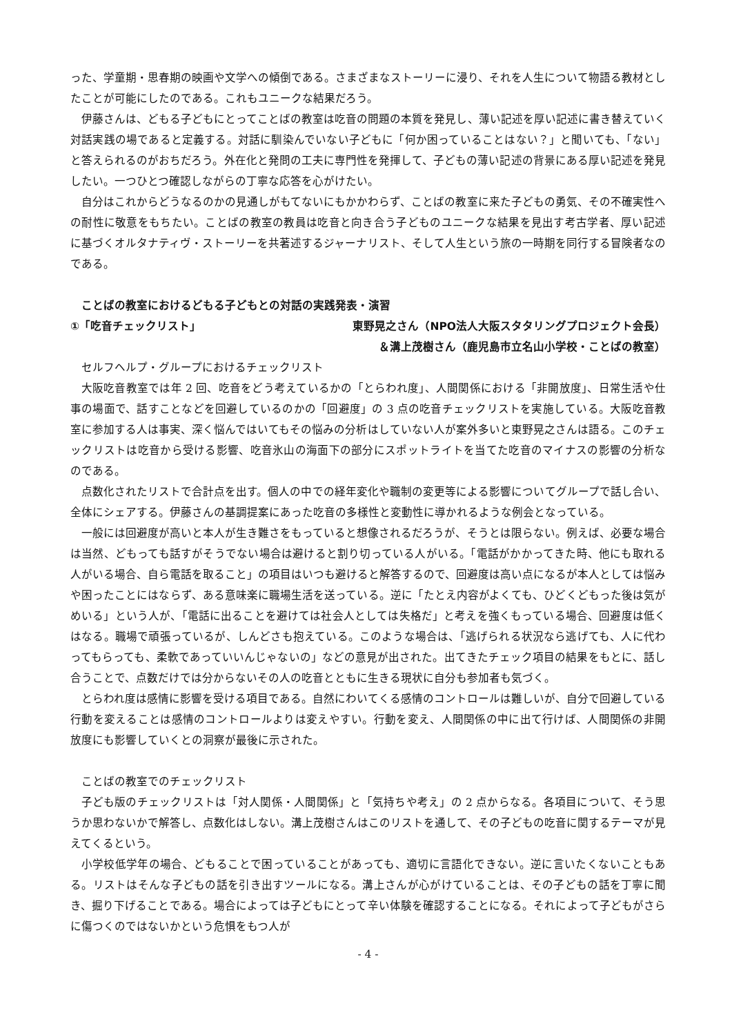った、学童期・思春期の映画や文学への傾倒である。さまざまなストーリーに浸り、それを人生について物語る教材としたことが可能にしたのである。これもユニークな結果だろう。
伊藤さんは、どもる子どもにとってことばの教室は吃音の問題の本質を発見し、薄い記述を厚い記述に書き替えていく対話実践の場であると定義する。対話に馴染んでいない子どもに「何か困っていることはない？」と聞いても、「ない」と答えられるのがおちだろう。外在化と発問の工夫に専門性を発揮して、子どもの薄い記述の背景にある厚い記述を発見したい。一つひとつ確認しながらの丁寧な応答を心がけたい。
自分はこれからどうなるのかの見通しがもてないにもかかわらず、ことばの教室に来た子どもの勇気、その不確実性への耐性に敬意をもちたい。ことばの教室の教員は吃音と向き合う子どものユニークな結果を見出す考古学者、厚い記述に基づくオルタナティヴ・ストーリーを共著述するジャーナリスト、そして人生という旅の一時期を同行する冒険者なのである。
ことばの教室におけるどもる子どもとの対話の実践発表・演習
①「吃音チェックリスト」 東野晃之さん（NPO法人大阪スタタリングプロジェクト会長）
＆溝上茂樹さん（鹿児島市立名山小学校・ことばの教室）
セルフヘルプ・グループにおけるチェックリスト
大阪吃音教室では年 2 回、吃音をどう考えているかの「とらわれ度」、人間関係における「非開放度」、日常生活や仕事の場面で、話すことなどを回避しているのかの「回避度」の 3 点の吃音チェックリストを実施している。大阪吃音教室に参加する人は事実、深く悩んではいてもその悩みの分析はしていない人が案外多いと東野晃之さんは語る。このチェックリストは吃音から受ける影響、吃音氷山の海面下の部分にスポットライトを当てた吃音のマイナスの影響の分析なのである。
点数化されたリストで合計点を出す。個人の中での経年変化や職制の変更等による影響についてグループで話し合い、全体にシェアする。伊藤さんの基調提案にあった吃音の多様性と変動性に導かれるような例会となっている。
一般には回避度が高いと本人が生き難さをもっていると想像されるだろうが、そうとは限らない。例えば、必要な場合は当然、どもっても話すがそうでない場合は避けると割り切っている人がいる。「電話がかかってきた時、他にも取れる人がいる場合、自ら電話を取ること」の項目はいつも避けると解答するので、回避度は高い点になるが本人としては悩みや困ったことにはならず、ある意味楽に職場生活を送っている。逆に「たとえ内容がよくても、ひどくどもった後は気がめいる」という人が、「電話に出ることを避けては社会人としては失格だ」と考えを強くもっている場合、回避度は低くはなる。職場で頑張っているが、しんどさも抱えている。このような場合は、「逃げられる状況なら逃げても、人に代わってもらっても、柔軟であっていいんじゃないの」などの意見が出された。出てきたチェック項目の結果をもとに、話し合うことで、点数だけでは分からないその人の吃音とともに生きる現状に自分も参加者も気づく。
とらわれ度は感情に影響を受ける項目である。自然にわいてくる感情のコントロールは難しいが、自分で回避している行動を変えることは感情のコントロールよりは変えやすい。行動を変え、人間関係の中に出て行けば、人間関係の非開放度にも影響していくとの洞察が最後に示された。
ことばの教室でのチェックリスト
子ども版のチェックリストは「対人関係・人間関係」と「気持ちや考え」の 2 点からなる。各項目について、そう思うか思わないかで解答し、点数化はしない。溝上茂樹さんはこのリストを通して、その子どもの吃音に関するテーマが見えてくるという。
小学校低学年の場合、どもることで困っていることがあっても、適切に言語化できない。逆に言いたくないこともある。リストはそんな子どもの話を引き出すツールになる。溝上さんが心がけていることは、その子どもの話を丁寧に聞き、掘り下げることである。場合によっては子どもにとって辛い体験を確認することになる。それによって子どもがさらに傷つくのではないかという危惧をもつ人が
- 4 -